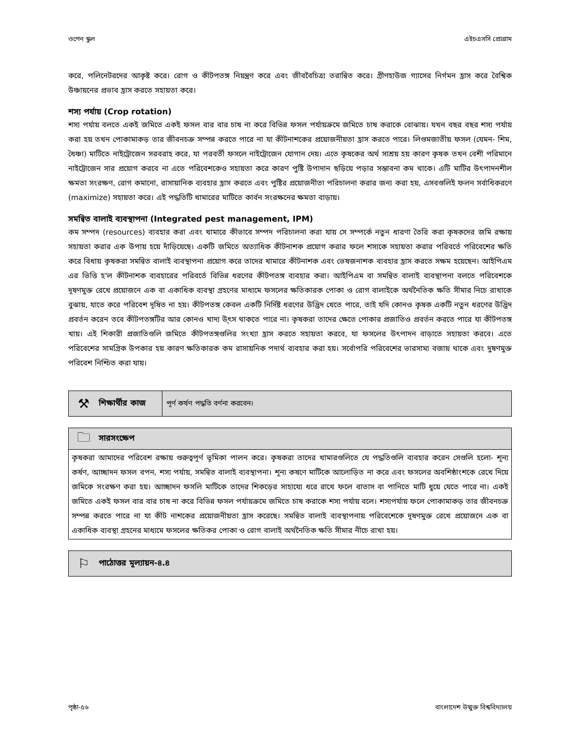ওপেন স্কুল এইচএসসি প্রোগ্রাম
করে, পলিনেটরদের আকৃষ্ট করে। রোগ ও কীটপতঙ্গ নিয়ন্ত্রণ করে এবং জীববৈচিত্র্য তরান্বিত করে। গ্রীণহাউজ গ্যাসের নির্গমন হ্রাস করে বৈশ্বিক উঞ্চায়নের প্রভাব হ্রাস করতে সহায়তা করে।
শস্য পর্যায় (Crop rotation)
শস্য পর্যায় বলতে একই জমিতে একই ফসল বার বার চাষ না করে বিভিন্ন ফসল পর্যায়ক্রমে জমিতে চাষ করাকে বোঝায়। যখন বছর বছর শস্য পর্যায় করা হয় তখন পোকামাকড় তার জীবনচক্র সম্পন্ন করতে পারে না যা কীটনাশকের প্রয়োজনীয়তা হ্রাস করতে পারে। লিগুমজাতীয় ফসল (যেমন- শিম, ধৈঞ্চা) মাটিতে নাইট্রোজেন সরবরাহ করে, যা পরবর্তী ফসলে নাইট্রোজেন যোগান দেয়। এতে কৃষকের অর্থ সাশ্রয় হয় কারণ কৃষক তখন বেশী পরিমানে নাইট্রোজেন সার প্রয়োগ করবে না এতে পরিবেশকেও সহায়তা করে কারণ পুষ্টি উপাদান ছড়িয়ে পড়ার সম্ভাবনা কম থাকে। এটি মাটির উৎপাদনশীল ক্ষমতা সংরক্ষণ, রোগ কমানো, রাসায়ানিক ব্যবহার হ্রাস করতে এবং পুষ্টির প্রয়োজনীতা পরিচালনা করার জন্য করা হয়, এসবগুলিই ফলন সর্বাধিকরণে (maximize) সহায়তা করে। এই পদ্ধতিটি খামারের মাটিতে কার্বন সংরক্ষনের ক্ষমতা বাড়ায়।
সমন্বিত বালাই ব্যবস্থাপনা (Integrated pest management, IPM)
কম সম্পদ (resources) ব্যবহার করা এবং খামারে কীভাবে সম্পদ পরিচালনা করা যায় সে সম্পর্কে নতুন ধারণা তৈরি করা কৃষকদের জমি রক্ষায় সহায়তা করার এক উপায় হয়ে দাঁড়িয়েছে। একটি জমিতে অত্যাধিক কীটনাশক প্রয়োগ করার ফলে শস্যকে সহায়তা করার পরিবর্তে পরিবেশের ক্ষতি করে বিধায় কৃষকরা সমন্বিত বালাই ব্যবস্থাপনা প্রয়োগ করে তাদের খামারে কীটনাশক এবং ভেষজনাশক ব্যবহার হ্রাস করতে সক্ষম হয়েছেন। আইপিএম এর ভিত্তি হ'ল কীটনাশক ব্যবহারের পরিবর্তে বিভিন্ন ধরণের কীটপতঙ্গ ব্যবহার করা। আইপিএম বা সমন্বিত বালাই ব্যবস্থাপনা বলতে পরিবেশকে দূষণমুক্ত রেখে প্রয়োজনে এক বা একাধিক ব্যবস্থা গ্রহণের মাধ্যমে ফসলের ক্ষতিকারক পোকা ও রোগ বালাইকে অর্থনৈতিক ক্ষতি সীমার নিচে রাখাকে বুঝায়, যাতে করে পরিবেশ দূষিত না হয়। কীটপতঙ্গ কেবল একটি নির্দিষ্ট ধরণের উদ্ভিদ খেতে পারে, তাই যদি কোনও কৃষক একটি নতুন ধরণের উদ্ভিদ প্রবর্তন করেন তবে কীটপতঙ্গটির আর কোনও খাদ্য উ্ৎস থাকতে পারে না। কৃষকরা তাদের ক্ষেতে পোকার প্রজাতিও প্রবর্তন করতে পারে যা কীটপতঙ্গ খায়। এই শিকারী প্রজাতিগুলি জমিতে কীটপতঙ্গগুলির সংখ্যা হ্রাস করতে সহায়তা করবে, যা ফসলের উৎপাদন বাড়াতে সহায়তা করবে। এতে পরিবেশের সামগ্রিক উপকার হয় কারণ ক্ষতিকারক কম রাসায়নিক পদার্থ ব্যবহার করা হয়। সর্বোপরি পরিবেশের ভারসাম্য বজায় থাকে এবং দুষণমুক্ত পরিবেশ নিশ্চিত করা যায়।
⚒ শিক্ষার্থীর কাজ পূর্ণ কর্ষণ পদ্ধতি বর্ণনা করবেন।
🗀 সারসংক্ষেপ
কৃষকরা আমাদের পরিবেশ রক্ষায় গুরুত্বপূর্ণ ভূমিকা পালন করে। কৃষকরা তাদের খামারগুলিতে যে পদ্ধতিগুলি ব্যবহার করেন সেগুলি হলো- শূন্য কর্ষণ, আচ্ছাদন ফসল বপন, শস্য পর্যায়, সমন্বিত বালাই ব্যবস্থাপনা। শূন্য কষণে মাটিকে আলোড়িত না করে এবং ফসলের অবশিষ্ঠাংশকে রেখে দিয়ে জমিকে সংরক্ষণ করা হয়। আচ্ছাদন ফসলি মাটিকে তাদের শিকড়ের সাহায্যে ধরে রাখে ফলে বাতাস বা পানিতে মাটি ধুয়ে যেতে পারে না। একই জমিতে একই ফসল বার বার চাষ না করে বিভিন্ন ফসল পর্যায়ক্রমে জমিতে চাষ করাকে শস্য পর্যায় বলে। শস্যপর্যায় ফলে পোকামাকড় তার জীবনচক্র সম্পন্ন করতে পারে না যা কীট নাশকের প্রয়োজনীয়তা হ্রাস করেছে। সমন্বিত বালাই ব্যবস্থাপনায় পরিবেশেকে দূষণমুক্ত রেখে প্রয়োজনে এক বা একাধিক ব্যবস্থা গ্রহনের মাধ্যমে ফসলের ক্ষতিকর পোকা ও রোগ বালাই অর্থনৈতিক ক্ষতি সীমার নীচে রাখা হয়।
⚐ পাঠোত্তর মূল্যায়ন-৪.৪
পৃষ্ঠা-৫৬ বাংলাদেশ উন্মুক্ত বিশ্ববিদ্যালয়